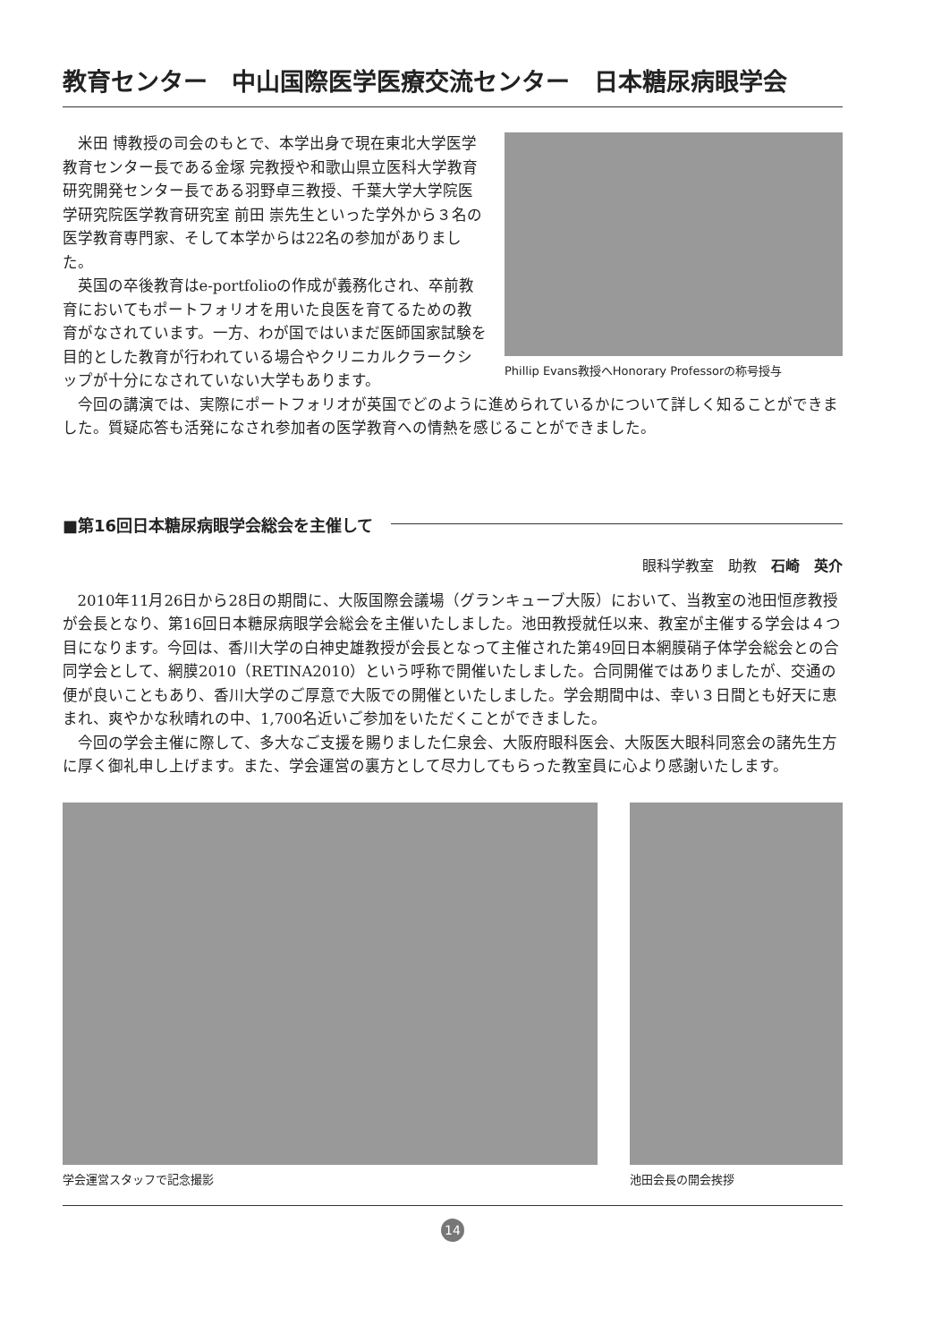教育センター　中山国際医学医療交流センター　日本糖尿病眼学会
Phillip Evans教授へHonorary Professorの称号授与
米田 博教授の司会のもとで、本学出身で現在東北大学医学教育センター長である金塚 完教授や和歌山県立医科大学教育研究開発センター長である羽野卓三教授、千葉大学大学院医学研究院医学教育研究室 前田 崇先生といった学外から３名の医学教育専門家、そして本学からは22名の参加がありました。
英国の卒後教育はe-portfolioの作成が義務化され、卒前教育においてもポートフォリオを用いた良医を育てるための教育がなされています。一方、わが国ではいまだ医師国家試験を目的とした教育が行われている場合やクリニカルクラークシップが十分になされていない大学もあります。
今回の講演では、実際にポートフォリオが英国でどのように進められているかについて詳しく知ることができました。質疑応答も活発になされ参加者の医学教育への情熱を感じることができました。
■第16回日本糖尿病眼学会総会を主催して
眼科学教室　助教　石崎　英介
2010年11月26日から28日の期間に、大阪国際会議場（グランキューブ大阪）において、当教室の池田恒彦教授が会長となり、第16回日本糖尿病眼学会総会を主催いたしました。池田教授就任以来、教室が主催する学会は４つ目になります。今回は、香川大学の白神史雄教授が会長となって主催された第49回日本網膜硝子体学会総会との合同学会として、網膜2010（RETINA2010）という呼称で開催いたしました。合同開催ではありましたが、交通の便が良いこともあり、香川大学のご厚意で大阪での開催といたしました。学会期間中は、幸い３日間とも好天に恵まれ、爽やかな秋晴れの中、1,700名近いご参加をいただくことができました。
今回の学会主催に際して、多大なご支援を賜りました仁泉会、大阪府眼科医会、大阪医大眼科同窓会の諸先生方に厚く御礼申し上げます。また、学会運営の裏方として尽力してもらった教室員に心より感謝いたします。
学会運営スタッフで記念撮影 池田会長の開会挨拶
14